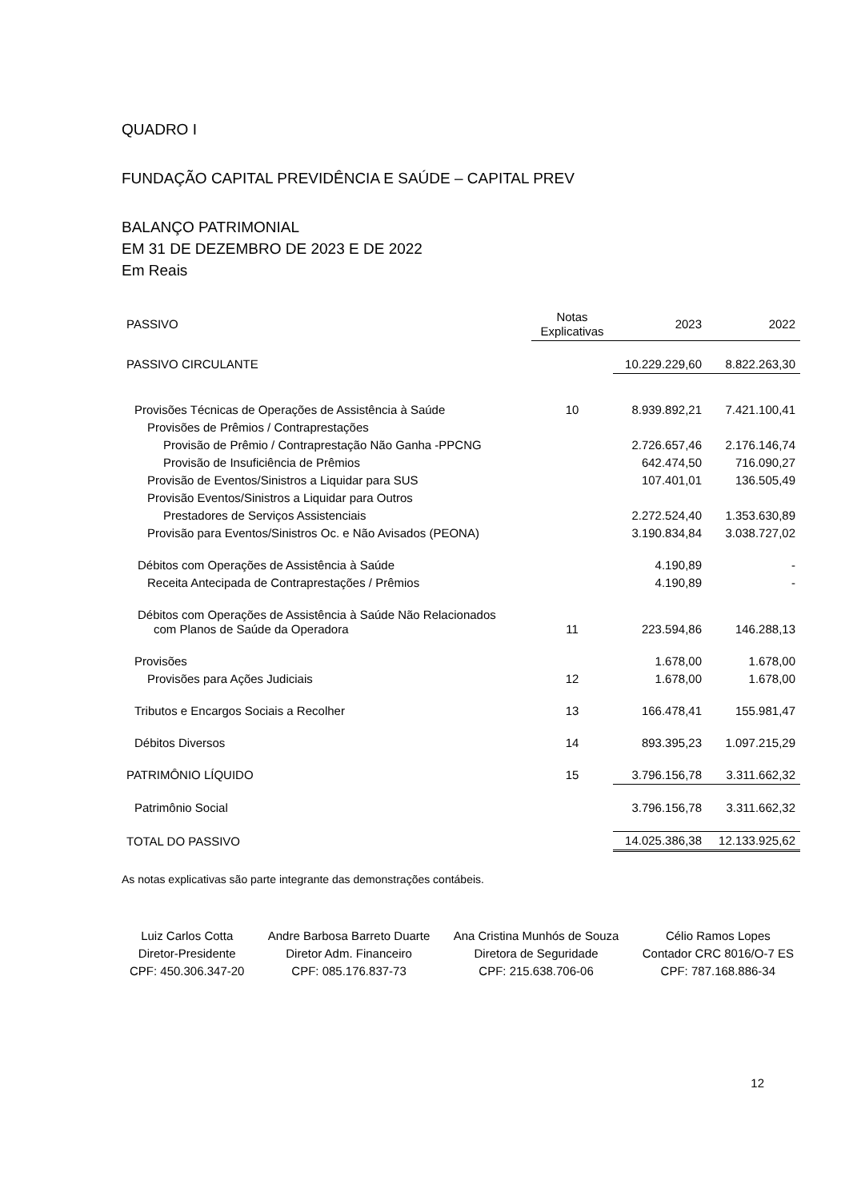QUADRO I
FUNDAÇÃO CAPITAL PREVIDÊNCIA E SAÚDE – CAPITAL PREV
BALANÇO PATRIMONIAL
EM 31 DE DEZEMBRO DE 2023 E DE 2022
Em Reais
| PASSIVO | Notas Explicativas | 2023 | 2022 |
| --- | --- | --- | --- |
| PASSIVO CIRCULANTE | | 10.229.229,60 | 8.822.263,30 |
| Provisões Técnicas de Operações de Assistência à Saúde | 10 | 8.939.892,21 | 7.421.100,41 |
| Provisões de Prêmios / Contraprestações | | | |
| Provisão de Prêmio / Contraprestação Não Ganha -PPCNG | | 2.726.657,46 | 2.176.146,74 |
| Provisão de Insuficiência de Prêmios | | 642.474,50 | 716.090,27 |
| Provisão de Eventos/Sinistros a Liquidar para SUS | | 107.401,01 | 136.505,49 |
| Provisão Eventos/Sinistros a Liquidar para Outros | | | |
| Prestadores de Serviços Assistenciais | | 2.272.524,40 | 1.353.630,89 |
| Provisão para Eventos/Sinistros Oc. e Não Avisados (PEONA) | | 3.190.834,84 | 3.038.727,02 |
| Débitos com Operações de Assistência à Saúde | | 4.190,89 | - |
| Receita Antecipada de Contraprestações / Prêmios | | 4.190,89 | - |
| Débitos com Operações de Assistência à Saúde Não Relacionados com Planos de Saúde da Operadora | 11 | 223.594,86 | 146.288,13 |
| Provisões | | 1.678,00 | 1.678,00 |
| Provisões para Ações Judiciais | 12 | 1.678,00 | 1.678,00 |
| Tributos e Encargos Sociais a Recolher | 13 | 166.478,41 | 155.981,47 |
| Débitos Diversos | 14 | 893.395,23 | 1.097.215,29 |
| PATRIMÔNIO LÍQUIDO | 15 | 3.796.156,78 | 3.311.662,32 |
| Patrimônio Social | | 3.796.156,78 | 3.311.662,32 |
| TOTAL DO PASSIVO | | 14.025.386,38 | 12.133.925,62 |
As notas explicativas são parte integrante das demonstrações contábeis.
Luiz Carlos Cotta
Diretor-Presidente
CPF: 450.306.347-20
Andre Barbosa Barreto Duarte
Diretor Adm. Financeiro
CPF: 085.176.837-73
Ana Cristina Munhós de Souza
Diretora de Seguridade
CPF: 215.638.706-06
Célio Ramos Lopes
Contador CRC 8016/O-7 ES
CPF: 787.168.886-34
12